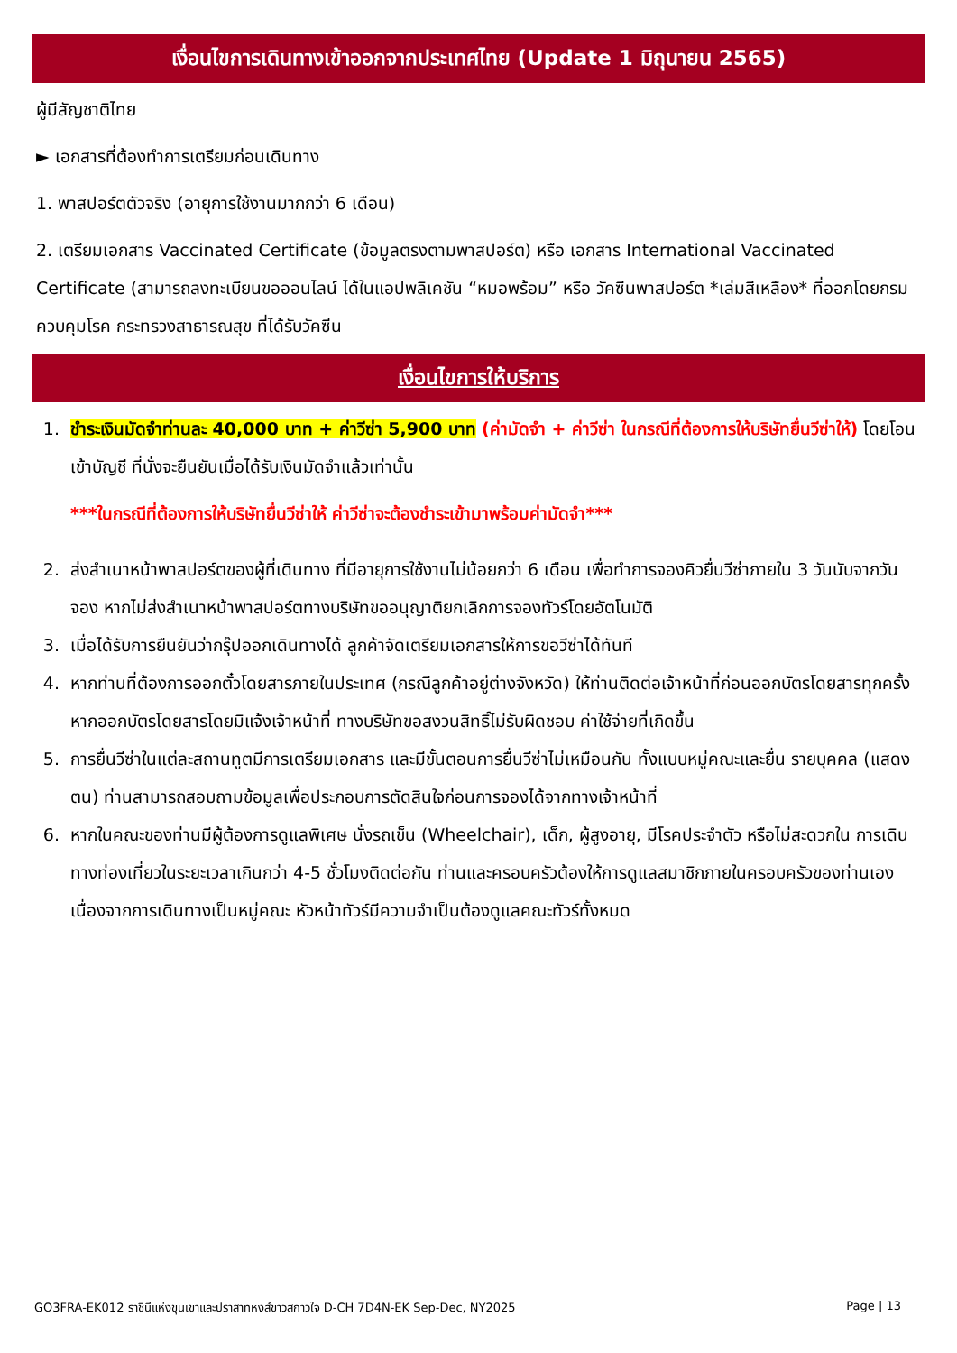เงื่อนไขการเดินทางเข้าออกจากประเทศไทย (Update 1 มิถุนายน 2565)
ผู้มีสัญชาติไทย
► เอกสารที่ต้องทำการเตรียมก่อนเดินทาง
1. พาสปอร์ตตัวจริง (อายุการใช้งานมากกว่า 6 เดือน)
2. เตรียมเอกสาร Vaccinated Certificate (ข้อมูลตรงตามพาสปอร์ต) หรือ เอกสาร International Vaccinated Certificate (สามารถลงทะเบียนขอออนไลน์ ได้ในแอปพลิเคชัน “หมอพร้อม” หรือ วัคซีนพาสปอร์ต *เล่มสีเหลือง* ที่ออกโดยกรมควบคุมโรค กระทรวงสาธารณสุข ที่ได้รับวัคซีน
เงื่อนไขการให้บริการ
1. ชำระเงินมัดจำท่านละ 40,000 บาท + ค่าวีซ่า 5,900 บาท (ค่ามัดจำ + ค่าวีซ่า ในกรณีที่ต้องการให้บริษัทยื่นวีซ่าให้) โดยโอนเข้าบัญชี ที่นั่งจะยืนยันเมื่อได้รับเงินมัดจำแล้วเท่านั้น
***ในกรณีที่ต้องการให้บริษัทยื่นวีซ่าให้ ค่าวีซ่าจะต้องชำระเข้ามาพร้อมค่ามัดจำ***
2. ส่งสำเนาหน้าพาสปอร์ตของผู้ที่เดินทาง ที่มีอายุการใช้งานไม่น้อยกว่า 6 เดือน เพื่อทำการจองคิวยื่นวีซ่าภายใน 3 วันนับจากวันจอง หากไม่ส่งสำเนาหน้าพาสปอร์ตทางบริษัทขออนุญาติยกเลิกการจองทัวร์โดยอัตโนมัติ
3. เมื่อได้รับการยืนยันว่ากรุ๊ปออกเดินทางได้ ลูกค้าจัดเตรียมเอกสารให้การขอวีซ่าได้ทันที
4. หากท่านที่ต้องการออกตั๋วโดยสารภายในประเทศ (กรณีลูกค้าอยู่ต่างจังหวัด) ให้ท่านติดต่อเจ้าหน้าที่ก่อนออกบัตรโดยสารทุกครั้ง หากออกบัตรโดยสารโดยมิแจ้งเจ้าหน้าที่ ทางบริษัทขอสงวนสิทธิ์ไม่รับผิดชอบ ค่าใช้จ่ายที่เกิดขึ้น
5. การยื่นวีซ่าในแต่ละสถานทูตมีการเตรียมเอกสาร และมีขั้นตอนการยื่นวีซ่าไม่เหมือนกัน ทั้งแบบหมู่คณะและยื่น รายบุคคล (แสดงตน) ท่านสามารถสอบถามข้อมูลเพื่อประกอบการตัดสินใจก่อนการจองได้จากทางเจ้าหน้าที่
6. หากในคณะของท่านมีผู้ต้องการดูแลพิเศษ นั่งรถเข็น (Wheelchair), เด็ก, ผู้สูงอายุ, มีโรคประจำตัว หรือไม่สะดวกใน การเดินทางท่องเที่ยวในระยะเวลาเกินกว่า 4-5 ชั่วโมงติดต่อกัน ท่านและครอบครัวต้องให้การดูแลสมาชิกภายในครอบครัวของท่านเอง เนื่องจากการเดินทางเป็นหมู่คณะ หัวหน้าทัวร์มีความจำเป็นต้องดูแลคณะทัวร์ทั้งหมด
GO3FRA-EK012 ราชินีแห่งขุนเขาและปราสาทหงส์ขาวสกาวใจ D-CH 7D4N-EK Sep-Dec, NY2025 Page | 13